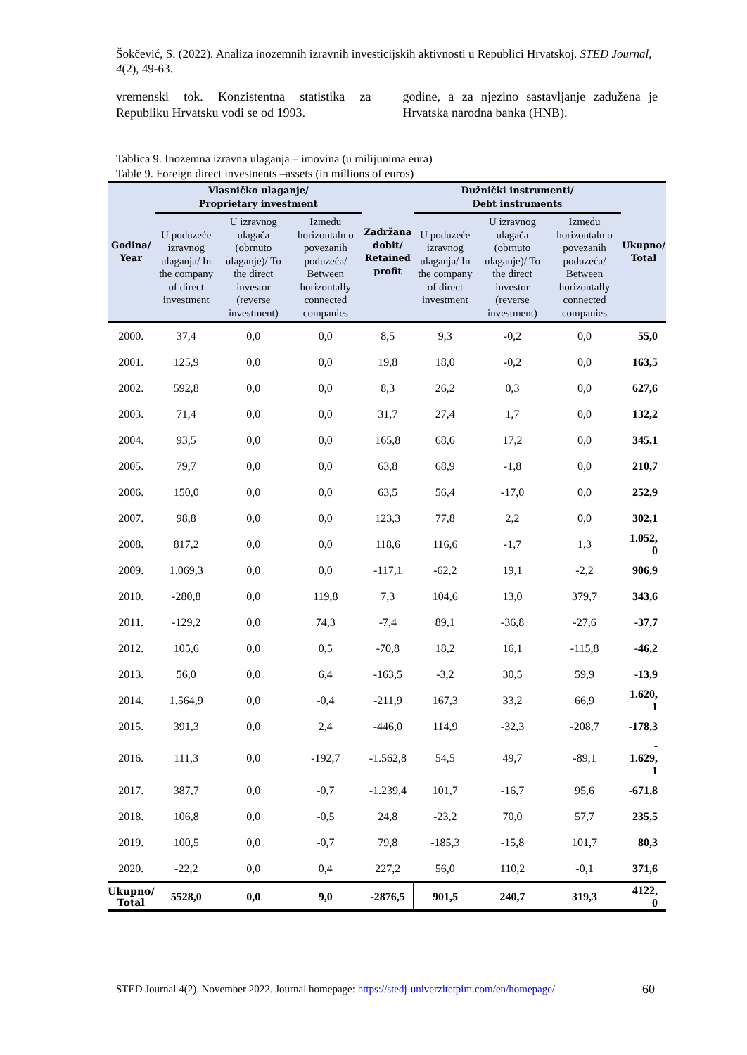Šokčević, S. (2022). Analiza inozemnih izravnih investicijskih aktivnosti u Republici Hrvatskoj. STED Journal, 4(2), 49-63.
vremenski tok. Konzistentna statistika za Republiku Hrvatsku vodi se od 1993.
godine, a za njezino sastavljanje zadužena je Hrvatska narodna banka (HNB).
Tablica 9. Inozemna izravna ulaganja – imovina (u milijunima eura)
Table 9. Foreign direct investnents –assets (in millions of euros)
| Godina/ Year | Vlasničko ulaganje/ Proprietary investment | | | Zadržana dobit/ Retained profit | Dužnički instrumenti/ Debt instruments | | | Ukupno/ Total |
| --- | --- | --- | --- | --- | --- | --- | --- | --- |
| | U poduzeće izravnog ulaganja/ In the company of direct investment | U izravnog ulagača (obrnuto ulaganje)/ To the direct investor (reverse investment) | Između horizontaln o povezanih poduzeća/ Between horizontally connected companies | | U poduzeće izravnog ulaganja/ In the company of direct investment | U izravnog ulagača (obrnuto ulaganje)/ To the direct investor (reverse investment) | Između horizontaln o povezanih poduzeća/ Between horizontally connected companies | |
| 2000. | 37,4 | 0,0 | 0,0 | 8,5 | 9,3 | -0,2 | 0,0 | 55,0 |
| 2001. | 125,9 | 0,0 | 0,0 | 19,8 | 18,0 | -0,2 | 0,0 | 163,5 |
| 2002. | 592,8 | 0,0 | 0,0 | 8,3 | 26,2 | 0,3 | 0,0 | 627,6 |
| 2003. | 71,4 | 0,0 | 0,0 | 31,7 | 27,4 | 1,7 | 0,0 | 132,2 |
| 2004. | 93,5 | 0,0 | 0,0 | 165,8 | 68,6 | 17,2 | 0,0 | 345,1 |
| 2005. | 79,7 | 0,0 | 0,0 | 63,8 | 68,9 | -1,8 | 0,0 | 210,7 |
| 2006. | 150,0 | 0,0 | 0,0 | 63,5 | 56,4 | -17,0 | 0,0 | 252,9 |
| 2007. | 98,8 | 0,0 | 0,0 | 123,3 | 77,8 | 2,2 | 0,0 | 302,1 |
| 2008. | 817,2 | 0,0 | 0,0 | 118,6 | 116,6 | -1,7 | 1,3 | 1.052, 0 |
| 2009. | 1.069,3 | 0,0 | 0,0 | -117,1 | -62,2 | 19,1 | -2,2 | 906,9 |
| 2010. | -280,8 | 0,0 | 119,8 | 7,3 | 104,6 | 13,0 | 379,7 | 343,6 |
| 2011. | -129,2 | 0,0 | 74,3 | -7,4 | 89,1 | -36,8 | -27,6 | -37,7 |
| 2012. | 105,6 | 0,0 | 0,5 | -70,8 | 18,2 | 16,1 | -115,8 | -46,2 |
| 2013. | 56,0 | 0,0 | 6,4 | -163,5 | -3,2 | 30,5 | 59,9 | -13,9 |
| 2014. | 1.564,9 | 0,0 | -0,4 | -211,9 | 167,3 | 33,2 | 66,9 | 1.620, 1 |
| 2015. | 391,3 | 0,0 | 2,4 | -446,0 | 114,9 | -32,3 | -208,7 | -178,3 |
| 2016. | 111,3 | 0,0 | -192,7 | -1.562,8 | 54,5 | 49,7 | -89,1 | - 1.629, 1 |
| 2017. | 387,7 | 0,0 | -0,7 | -1.239,4 | 101,7 | -16,7 | 95,6 | -671,8 |
| 2018. | 106,8 | 0,0 | -0,5 | 24,8 | -23,2 | 70,0 | 57,7 | 235,5 |
| 2019. | 100,5 | 0,0 | -0,7 | 79,8 | -185,3 | -15,8 | 101,7 | 80,3 |
| 2020. | -22,2 | 0,0 | 0,4 | 227,2 | 56,0 | 110,2 | -0,1 | 371,6 |
| Ukupno/ Total | 5528,0 | 0,0 | 9,0 | -2876,5 | 901,5 | 240,7 | 319,3 | 4122, 0 |
STED Journal 4(2). November 2022. Journal homepage: https://stedj-univerzitetpim.com/en/homepage/
60